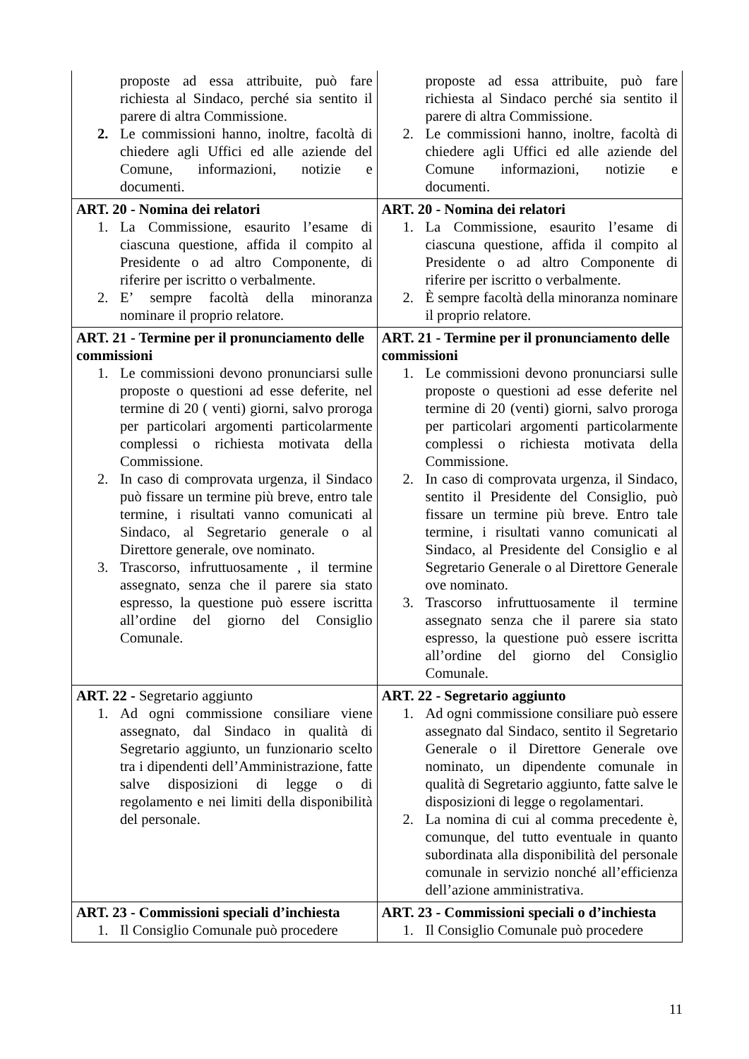| proposte ad essa attribuite, può fare richiesta al Sindaco, perché sia sentito il parere di altra Commissione. 2. Le commissioni hanno, inoltre, facoltà di chiedere agli Uffici ed alle aziende del Comune, informazioni, notizie e documenti. | proposte ad essa attribuite, può fare richiesta al Sindaco perché sia sentito il parere di altra Commissione. 2. Le commissioni hanno, inoltre, facoltà di chiedere agli Uffici ed alle aziende del Comune informazioni, notizie e documenti. |
| ART. 20 - Nomina dei relatori 1. La Commissione, esaurito l’esame di ciascuna questione, affida il compito al Presidente o ad altro Componente, di riferire per iscritto o verbalmente. 2. E’ sempre facoltà della minoranza nominare il proprio relatore. | ART. 20 - Nomina dei relatori 1. La Commissione, esaurito l’esame di ciascuna questione, affida il compito al Presidente o ad altro Componente di riferire per iscritto o verbalmente. 2. È sempre facoltà della minoranza nominare il proprio relatore. |
| ART. 21 - Termine per il pronunciamento delle commissioni 1. Le commissioni devono pronunciarsi sulle proposte o questioni ad esse deferite, nel termine di 20 ( venti) giorni, salvo proroga per particolari argomenti particolarmente complessi o richiesta motivata della Commissione. 2. In caso di comprovata urgenza, il Sindaco può fissare un termine più breve, entro tale termine, i risultati vanno comunicati al Sindaco, al Segretario generale o al Direttore generale, ove nominato. 3. Trascorso, infruttuosamente , il termine assegnato, senza che il parere sia stato espresso, la questione può essere iscritta all’ordine del giorno del Consiglio Comunale. | ART. 21 - Termine per il pronunciamento delle commissioni 1. Le commissioni devono pronunciarsi sulle proposte o questioni ad esse deferite nel termine di 20 (venti) giorni, salvo proroga per particolari argomenti particolarmente complessi o richiesta motivata della Commissione. 2. In caso di comprovata urgenza, il Sindaco, sentito il Presidente del Consiglio, può fissare un termine più breve. Entro tale termine, i risultati vanno comunicati al Sindaco, al Presidente del Consiglio e al Segretario Generale o al Direttore Generale ove nominato. 3. Trascorso infruttuosamente il termine assegnato senza che il parere sia stato espresso, la questione può essere iscritta all’ordine del giorno del Consiglio Comunale. |
| ART. 22 - Segretario aggiunto 1. Ad ogni commissione consiliare viene assegnato, dal Sindaco in qualità di Segretario aggiunto, un funzionario scelto tra i dipendenti dell’Amministrazione, fatte salve disposizioni di legge o di regolamento e nei limiti della disponibilità del personale. | ART. 22 - Segretario aggiunto 1. Ad ogni commissione consiliare può essere assegnato dal Sindaco, sentito il Segretario Generale o il Direttore Generale ove nominato, un dipendente comunale in qualità di Segretario aggiunto, fatte salve le disposizioni di legge o regolamentari. 2. La nomina di cui al comma precedente è, comunque, del tutto eventuale in quanto subordinata alla disponibilità del personale comunale in servizio nonché all’efficienza dell’azione amministrativa. |
| ART. 23 - Commissioni speciali d’inchiesta 1. Il Consiglio Comunale può procedere | ART. 23 - Commissioni speciali o d’inchiesta 1. Il Consiglio Comunale può procedere |
11